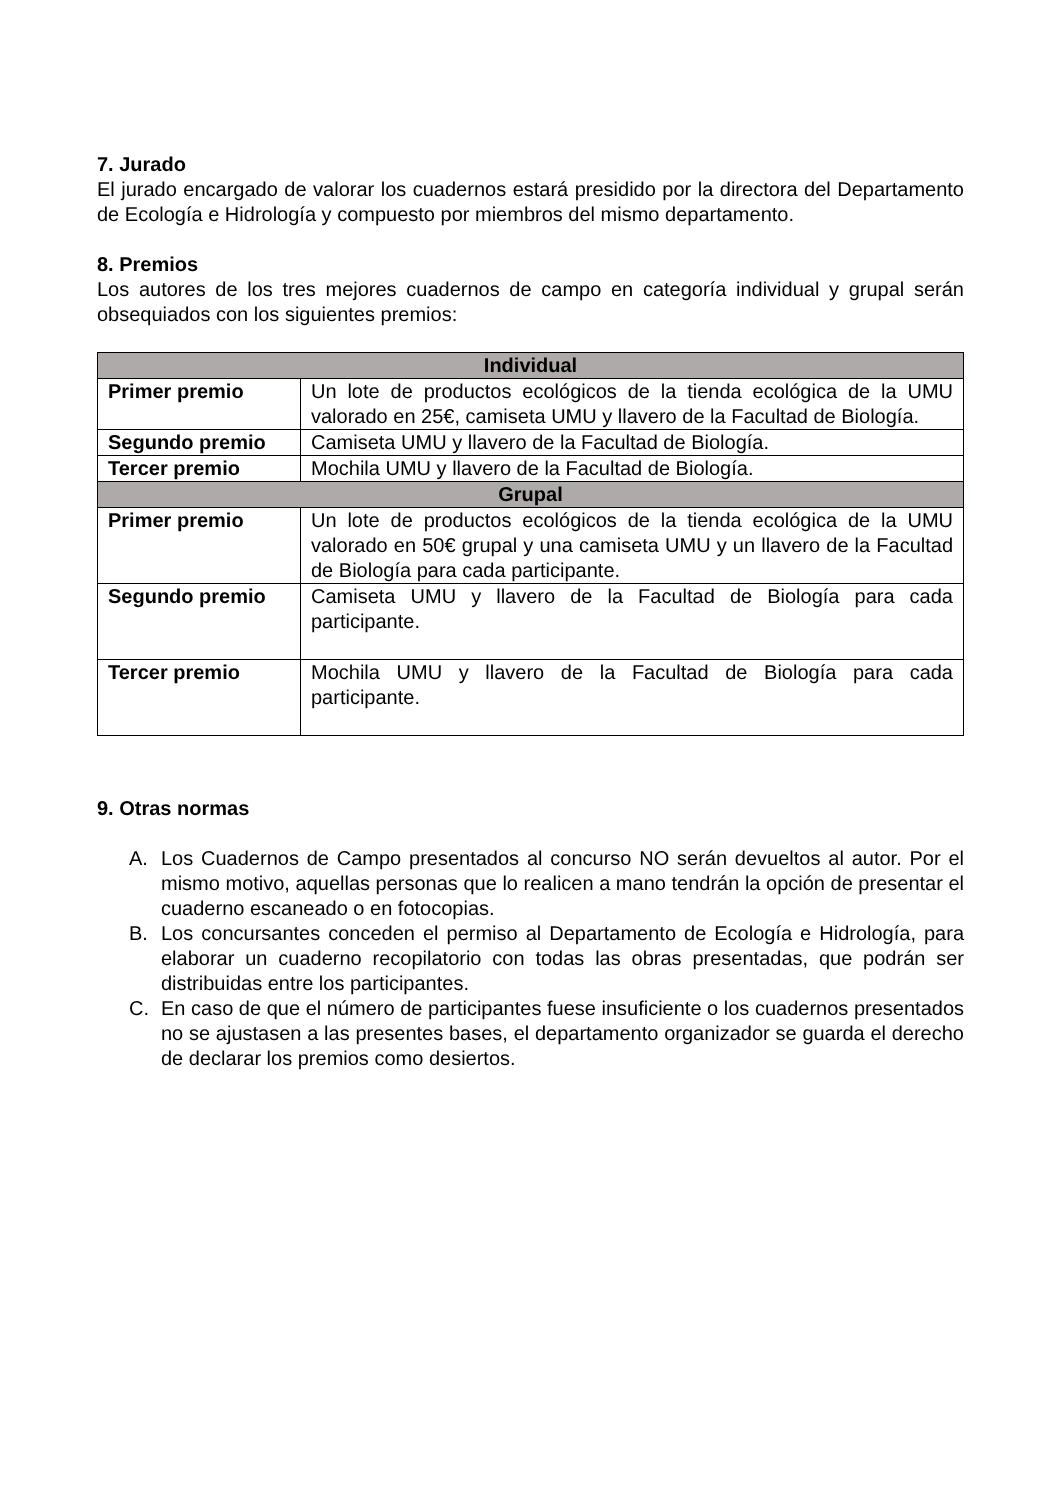7. Jurado
El jurado encargado de valorar los cuadernos estará presidido por la directora del Departamento de Ecología e Hidrología y compuesto por miembros del mismo departamento.
8. Premios
Los autores de los tres mejores cuadernos de campo en categoría individual y grupal serán obsequiados con los siguientes premios:
| Individual | |
| --- | --- |
| Primer premio | Un lote de productos ecológicos de la tienda ecológica de la UMU valorado en 25€, camiseta UMU y llavero de la Facultad de Biología. |
| Segundo premio | Camiseta UMU y llavero de la Facultad de Biología. |
| Tercer premio | Mochila UMU y llavero de la Facultad de Biología. |
| Grupal | |
| Primer premio | Un lote de productos ecológicos de la tienda ecológica de la UMU valorado en 50€ grupal y una camiseta UMU y un llavero de la Facultad de Biología para cada participante. |
| Segundo premio | Camiseta UMU y llavero de la Facultad de Biología para cada participante. |
| Tercer premio | Mochila UMU y llavero de la Facultad de Biología para cada participante. |
9. Otras normas
A. Los Cuadernos de Campo presentados al concurso NO serán devueltos al autor. Por el mismo motivo, aquellas personas que lo realicen a mano tendrán la opción de presentar el cuaderno escaneado o en fotocopias.
B. Los concursantes conceden el permiso al Departamento de Ecología e Hidrología, para elaborar un cuaderno recopilatorio con todas las obras presentadas, que podrán ser distribuidas entre los participantes.
C. En caso de que el número de participantes fuese insuficiente o los cuadernos presentados no se ajustasen a las presentes bases, el departamento organizador se guarda el derecho de declarar los premios como desiertos.